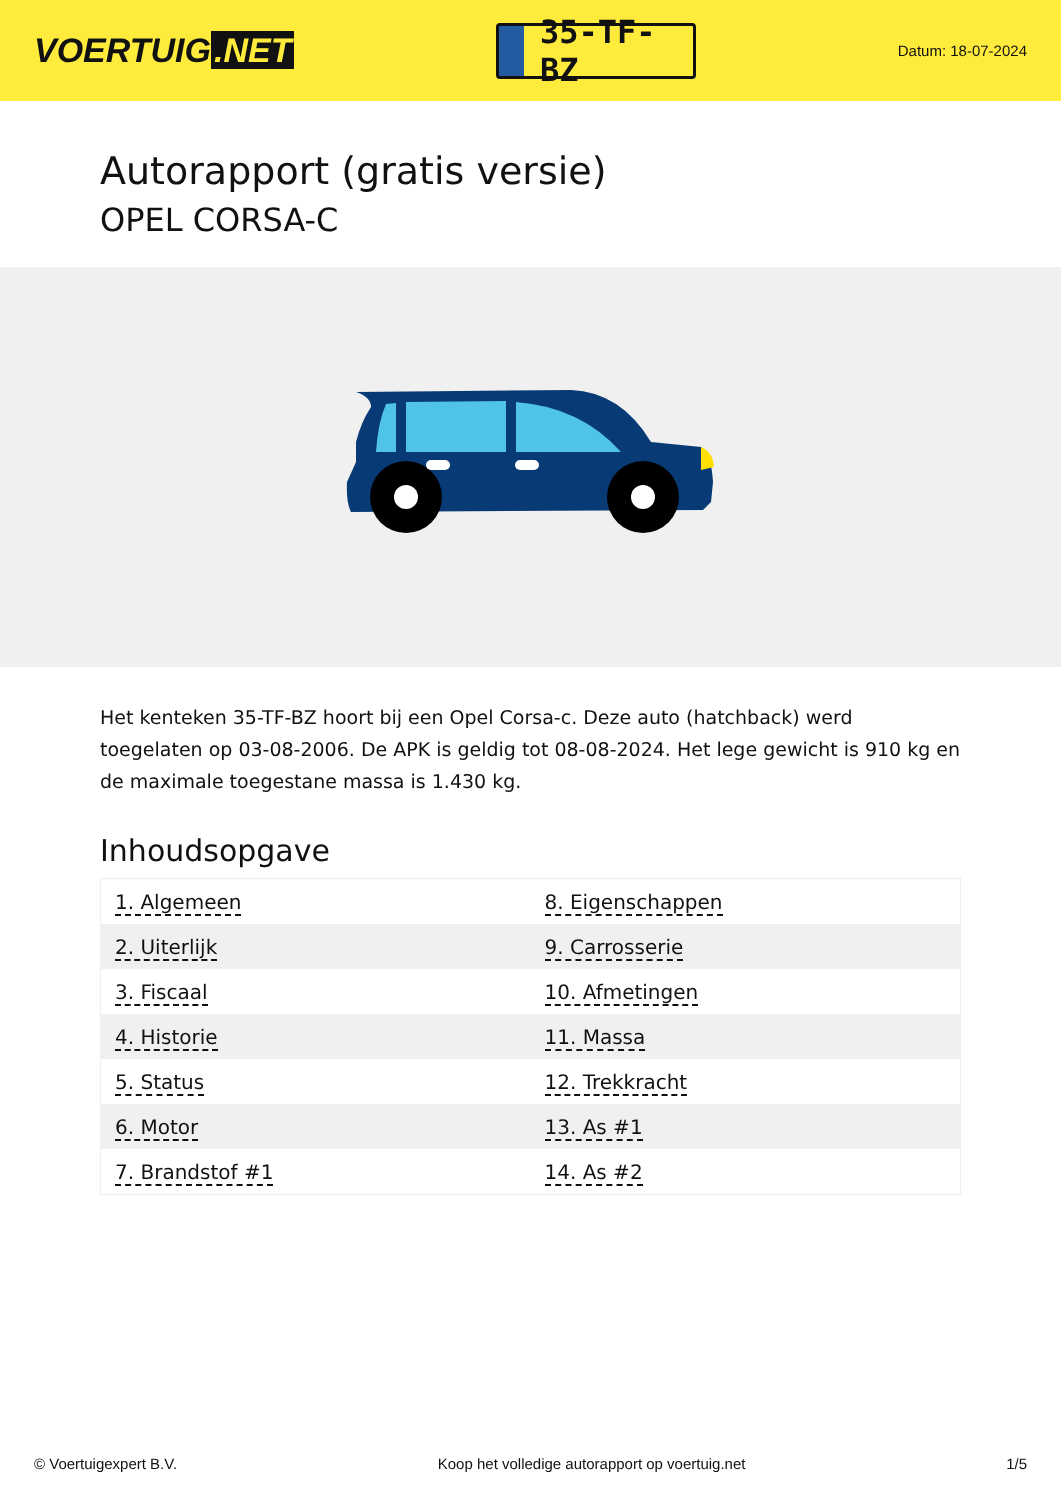VOERTUIG.NET
35-TF-BZ
Datum: 18-07-2024
Autorapport (gratis versie)
OPEL CORSA-C
Het kenteken 35-TF-BZ hoort bij een Opel Corsa-c. Deze auto (hatchback) werd toegelaten op 03-08-2006. De APK is geldig tot 08-08-2024. Het lege gewicht is 910 kg en de maximale toegestane massa is 1.430 kg.
Inhoudsopgave
| 1. Algemeen | 8. Eigenschappen |
| 2. Uiterlijk | 9. Carrosserie |
| 3. Fiscaal | 10. Afmetingen |
| 4. Historie | 11. Massa |
| 5. Status | 12. Trekkracht |
| 6. Motor | 13. As #1 |
| 7. Brandstof #1 | 14. As #2 |
© Voertuigexpert B.V. Koop het volledige autorapport op voertuig.net 1/5